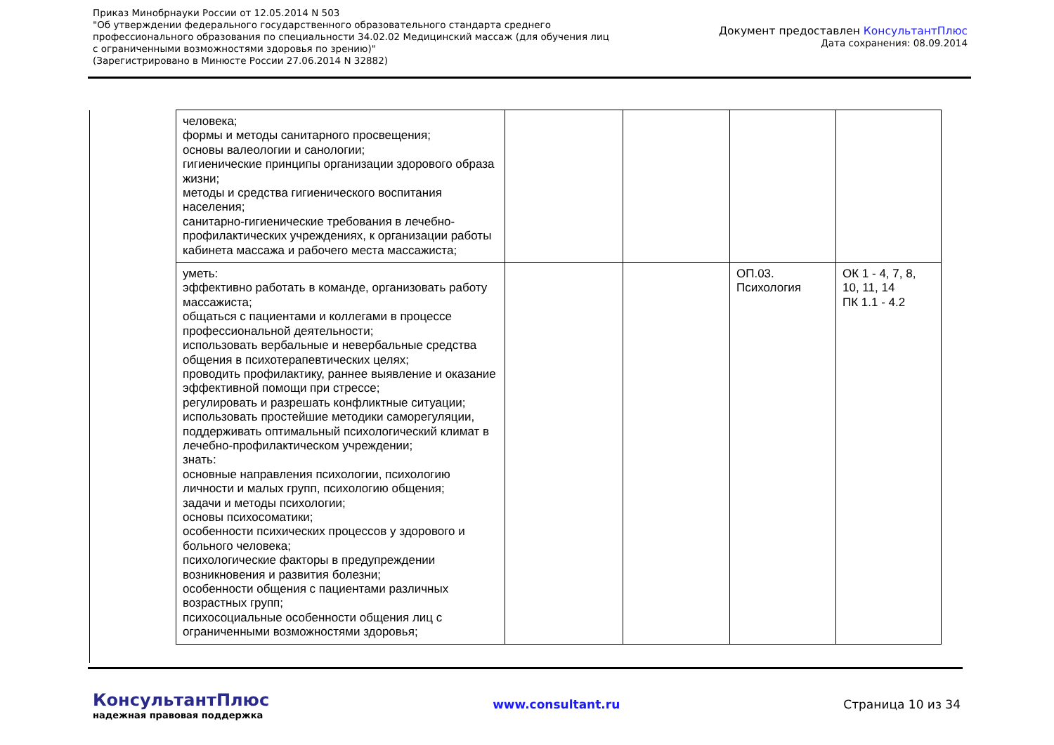Приказ Минобрнауки России от 12.05.2014 N 503
"Об утверждении федерального государственного образовательного стандарта среднего
профессионального образования по специальности 34.02.02 Медицинский массаж (для обучения лиц
с ограниченными возможностями здоровья по зрению)"
(Зарегистрировано в Минюсте России 27.06.2014 N 32882)
Документ предоставлен КонсультантПлюс
Дата сохранения: 08.09.2014
| человека; формы и методы санитарного просвещения; основы валеологии и санологии; гигиенические принципы организации здорового образа жизни; методы и средства гигиенического воспитания населения; санитарно-гигиенические требования в лечебно-профилактических учреждениях, к организации работы кабинета массажа и рабочего места массажиста; | | | | |
| уметь: эффективно работать в команде, организовать работу массажиста; общаться с пациентами и коллегами в процессе профессиональной деятельности; использовать вербальные и невербальные средства общения в психотерапевтических целях; проводить профилактику, раннее выявление и оказание эффективной помощи при стрессе; регулировать и разрешать конфликтные ситуации; использовать простейшие методики саморегуляции, поддерживать оптимальный психологический климат в лечебно-профилактическом учреждении; знать: основные направления психологии, психологию личности и малых групп, психологию общения; задачи и методы психологии; основы психосоматики; особенности психических процессов у здорового и больного человека; психологические факторы в предупреждении возникновения и развития болезни; особенности общения с пациентами различных возрастных групп; психосоциальные особенности общения лиц с ограниченными возможностями здоровья; | | | ОП.03. Психология | ОК 1 - 4, 7, 8, 10, 11, 14 ПК 1.1 - 4.2 |
КонсультантПлюс
надежная правовая поддержка
www.consultant.ru Страница 10 из 34